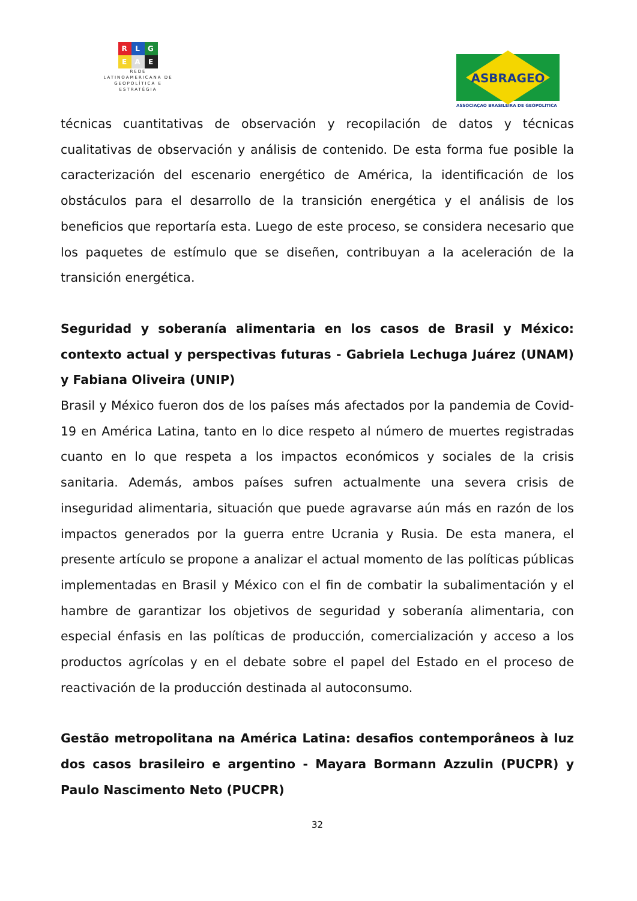R L G
E A E
REDE
LATINOAMERICANA DE
GEOPOLÍTICA E
ESTRATÉGIA
ASBRAGEO
ASSOCIAÇAO BRASILEIRA DE GEOPOLITICA
técnicas cuantitativas de observación y recopilación de datos y técnicas cualitativas de observación y análisis de contenido. De esta forma fue posible la caracterización del escenario energético de América, la identificación de los obstáculos para el desarrollo de la transición energética y el análisis de los beneficios que reportaría esta. Luego de este proceso, se considera necesario que los paquetes de estímulo que se diseñen, contribuyan a la aceleración de la transición energética.
Seguridad y soberanía alimentaria en los casos de Brasil y México: contexto actual y perspectivas futuras - Gabriela Lechuga Juárez (UNAM) y Fabiana Oliveira (UNIP)
Brasil y México fueron dos de los países más afectados por la pandemia de Covid-19 en América Latina, tanto en lo dice respeto al número de muertes registradas cuanto en lo que respeta a los impactos económicos y sociales de la crisis sanitaria. Además, ambos países sufren actualmente una severa crisis de inseguridad alimentaria, situación que puede agravarse aún más en razón de los impactos generados por la guerra entre Ucrania y Rusia. De esta manera, el presente artículo se propone a analizar el actual momento de las políticas públicas implementadas en Brasil y México con el fin de combatir la subalimentación y el hambre de garantizar los objetivos de seguridad y soberanía alimentaria, con especial énfasis en las políticas de producción, comercialización y acceso a los productos agrícolas y en el debate sobre el papel del Estado en el proceso de reactivación de la producción destinada al autoconsumo.
Gestão metropolitana na América Latina: desafios contemporâneos à luz dos casos brasileiro e argentino - Mayara Bormann Azzulin (PUCPR) y Paulo Nascimento Neto (PUCPR)
32